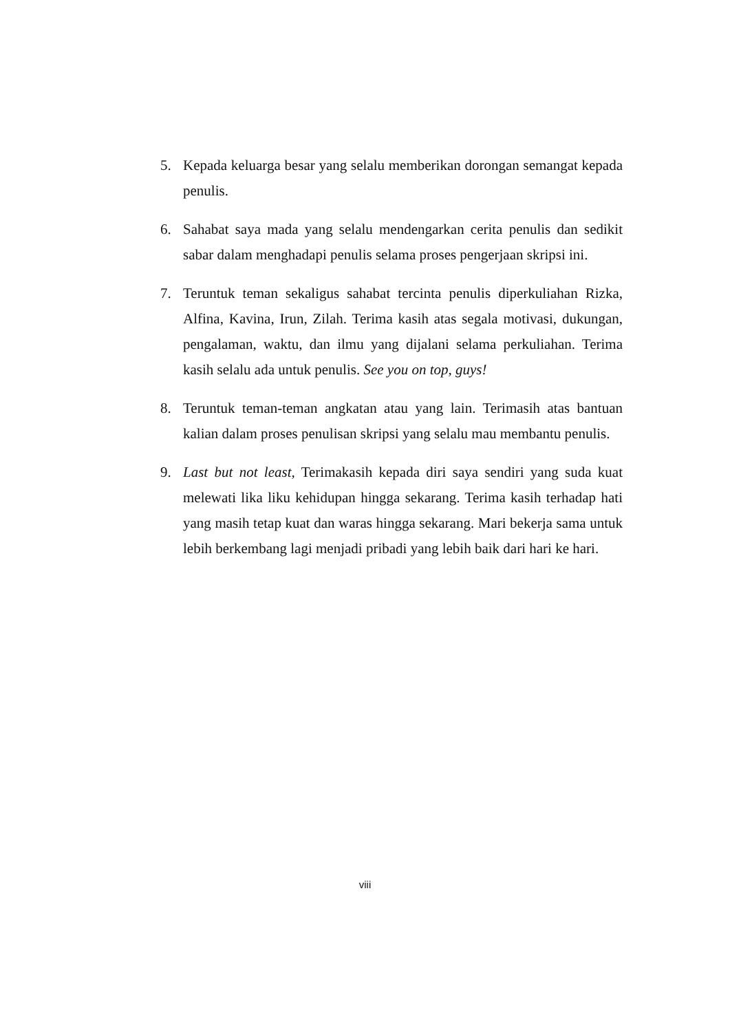5. Kepada keluarga besar yang selalu memberikan dorongan semangat kepada penulis.
6. Sahabat saya mada yang selalu mendengarkan cerita penulis dan sedikit sabar dalam menghadapi penulis selama proses pengerjaan skripsi ini.
7. Teruntuk teman sekaligus sahabat tercinta penulis diperkuliahan Rizka, Alfina, Kavina, Irun, Zilah. Terima kasih atas segala motivasi, dukungan, pengalaman, waktu, dan ilmu yang dijalani selama perkuliahan. Terima kasih selalu ada untuk penulis. See you on top, guys!
8. Teruntuk teman-teman angkatan atau yang lain. Terimasih atas bantuan kalian dalam proses penulisan skripsi yang selalu mau membantu penulis.
9. Last but not least, Terimakasih kepada diri saya sendiri yang suda kuat melewati lika liku kehidupan hingga sekarang. Terima kasih terhadap hati yang masih tetap kuat dan waras hingga sekarang. Mari bekerja sama untuk lebih berkembang lagi menjadi pribadi yang lebih baik dari hari ke hari.
viii